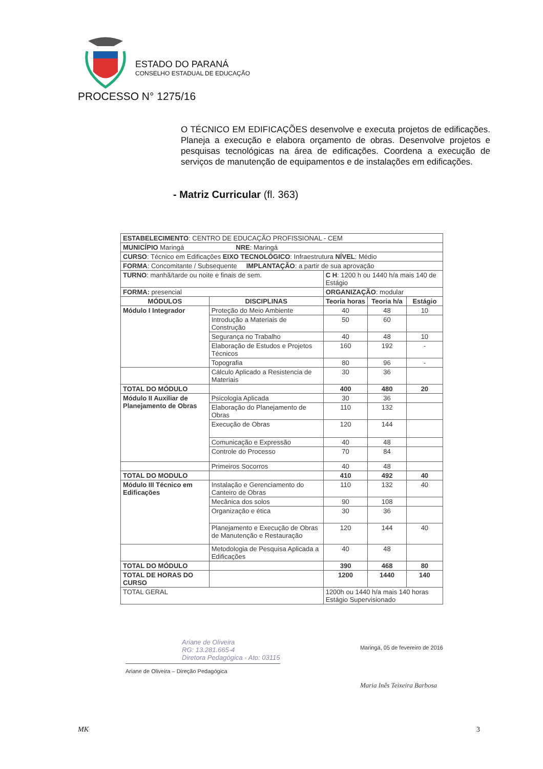ESTADO DO PARANÁ
CONSELHO ESTADUAL DE EDUCAÇÃO
PROCESSO N° 1275/16
O TÉCNICO EM EDIFICAÇÕES desenvolve e executa projetos de edificações. Planeja a execução e elabora orçamento de obras. Desenvolve projetos e pesquisas tecnológicas na área de edificações. Coordena a execução de serviços de manutenção de equipamentos e de instalações em edificações.
- Matriz Curricular (fl. 363)
| ESTABELECIMENTO : CENTRO DE EDUCAÇÃO PROFISSIONAL - CEM | | | | |
| MUNICÍPIO Maringá NRE : Maringá | | | | |
| CURSO : Técnico em Edificações EIXO TECNOLÓGICO : Infraestrutura NÍVEL : Médio | | | | |
| FORMA : Concomitante / Subsequente IMPLANTAÇÃO : a partir de sua aprovação | | | | |
| TURNO : manhã/tarde ou noite e finais de sem. | | C H : 1200 h ou 1440 h/a mais 140 de Estágio | | |
| FORMA: presencial | | ORGANIZAÇÃO : modular | | |
| MÓDULOS | DISCIPLINAS | Teoria horas | Teoria h/a | Estágio |
| Módulo I Integrador | Proteção do Meio Ambiente | 40 | 48 | 10 |
| | Introdução a Materiais de Construção | 50 | 60 | |
| | Segurança no Trabalho | 40 | 48 | 10 |
| | Elaboração de Estudos e Projetos Técnicos | 160 | 192 | - |
| | Topografia | 80 | 96 | - |
| | Cálculo Aplicado a Resistencia de Materiais | 30 | 36 | |
| TOTAL DO MÓDULO | | 400 | 480 | 20 |
| Módulo II Auxiliar de Planejamento de Obras | Psicologia Aplicada | 30 | 36 | |
| | Elaboração do Planejamento de Obras | 110 | 132 | |
| | Execução de Obras | 120 | 144 | |
| | Comunicação e Expressão | 40 | 48 | |
| | Controle do Processo | 70 | 84 | |
| | Primeiros Socorros | 40 | 48 | |
| TOTAL DO MODULO | | 410 | 492 | 40 |
| Módulo III Técnico em Edificações | Instalação e Gerenciamento do Canteiro de Obras | 110 | 132 | 40 |
| | Mecânica dos solos | 90 | 108 | |
| | Organização e ética | 30 | 36 | |
| | Planejamento e Execução de Obras de Manutenção e Restauração | 120 | 144 | 40 |
| | Metodologia de Pesquisa Aplicada a Edificações | 40 | 48 | |
| TOTAL DO MÓDULO | | 390 | 468 | 80 |
| TOTAL DE HORAS DO CURSO | | 1200 | 1440 | 140 |
| TOTAL GERAL | | 1200h ou 1440 h/a mais 140 horas Estágio Supervisionado | | |
Ariane de Oliveira
RG: 13.281.665-4
Diretora Pedagógica - Ato: 03115
Ariane de Oliveira – Direção Pedagógica
Maringá, 05 de fevereiro de 2016
Maria Inês Teixeira Barbosa
MK 3